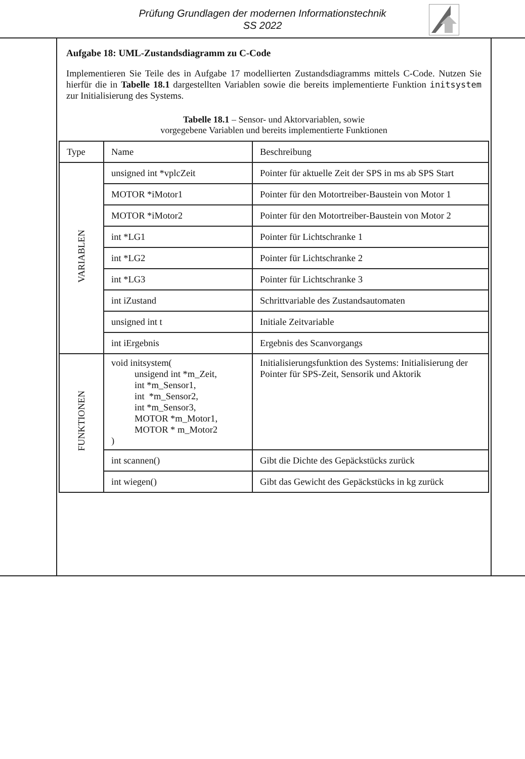Prüfung Grundlagen der modernen Informationstechnik
SS 2022
Aufgabe 18: UML-Zustandsdiagramm zu C-Code
Implementieren Sie Teile des in Aufgabe 17 modellierten Zustandsdiagramms mittels C-Code. Nutzen Sie hierfür die in Tabelle 18.1 dargestellten Variablen sowie die bereits implementierte Funktion initsystem zur Initialisierung des Systems.
Tabelle 18.1 – Sensor- und Aktorvariablen, sowie
vorgegebene Variablen und bereits implementierte Funktionen
| Type | Name | Beschreibung |
| --- | --- | --- |
| VARIABLEN | unsigned int *vplcZeit | Pointer für aktuelle Zeit der SPS in ms ab SPS Start |
| | MOTOR *iMotor1 | Pointer für den Motortreiber-Baustein von Motor 1 |
| | MOTOR *iMotor2 | Pointer für den Motortreiber-Baustein von Motor 2 |
| | int *LG1 | Pointer für Lichtschranke 1 |
| | int *LG2 | Pointer für Lichtschranke 2 |
| | int *LG3 | Pointer für Lichtschranke 3 |
| | int iZustand | Schrittvariable des Zustandsautomaten |
| | unsigned int t | Initiale Zeitvariable |
| | int iErgebnis | Ergebnis des Scanvorgangs |
| FUNKTIONEN | void initsystem( unsigend int *m_Zeit, int *m_Sensor1, int *m_Sensor2, int *m_Sensor3, MOTOR *m_Motor1, MOTOR * m_Motor2 ) | Initialisierungsfunktion des Systems: Initialisierung der Pointer für SPS-Zeit, Sensorik und Aktorik |
| | int scannen() | Gibt die Dichte des Gepäckstücks zurück |
| | int wiegen() | Gibt das Gewicht des Gepäckstücks in kg zurück |